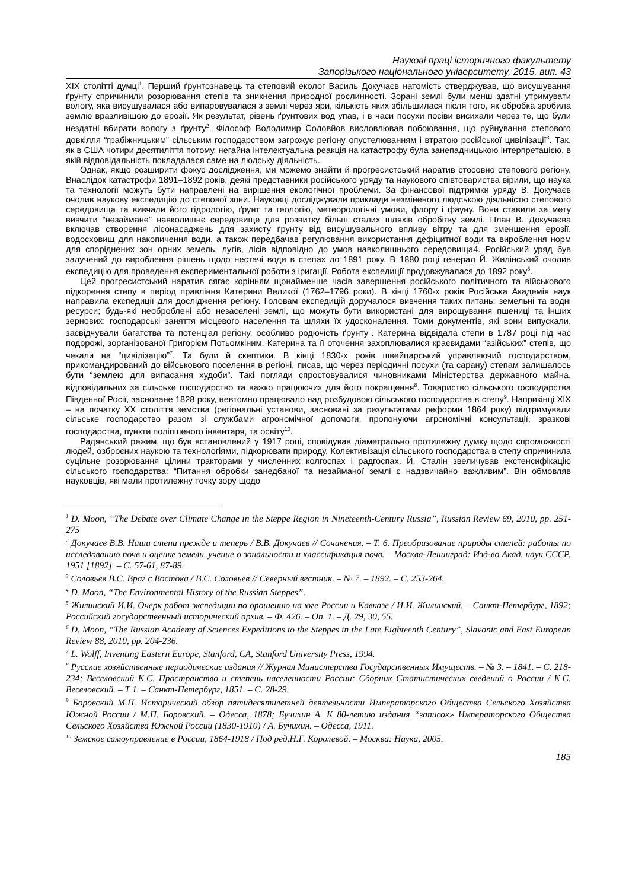Наукові праці історичного факультету
Запорізького національного університету, 2015, вип. 43
XIX столітті думці<sup>1</sup>. Перший ґрунтознавець та степовий еколог Василь Докучаєв натомість стверджував, що висушування ґрунту спричинили розорювання степів та зникнення природної рослинності. Зорані землі були менш здатні утримувати вологу, яка висушувалася або випаровувалася з землі через яри, кількість яких збільшилася після того, як обробка зробила землю вразливішою до ерозії. Як результат, рівень ґрунтових вод упав, і в часи посухи посіви висихали через те, що були нездатні вбирати вологу з ґрунту<sup>2</sup>. Філософ Володимир Соловйов висловлював побоювання, що руйнування степового довкілля “грабіжницьким” сільським господарством загрожує регіону опустелюванням і втратою російської цивілізації<sup>3</sup>. Так, як в США чотири десятиліття потому, негайна інтелектуальна реакція на катастрофу була занепадницькою інтерпретацією, в якій відповідальність покладалася саме на людську діяльність.
Однак, якщо розширити фокус дослідження, ми можемо знайти й прогресистський наратив стосовно степового регіону. Внаслідок катастрофи 1891–1892 років, деякі представники російського уряду та наукового співтовариства вірили, що наука та технології можуть бути направлені на вирішення екологічної проблеми. За фінансової підтримки уряду В. Докучаєв очолив наукову експедицію до степової зони. Науковці досліджували приклади незміненого людською діяльністю степового середовища та вивчали його гідрологію, ґрунт та геологію, метеорологічні умови, флору і фауну. Вони ставили за мету вивчити “незаймане” навколишнє середовище для розвитку більш сталих шляхів обробітку землі. План В. Докучаєва включав створення лісонасаджень для захисту ґрунту від висушувального впливу вітру та для зменшення ерозії, водосховищ для накопичення води, а також передбачав регулювання використання дефіцитної води та вироблення норм для споріднених зон орних земель, лугів, лісів відповідно до умов навколишнього середовища4. Російський уряд був залучений до вироблення рішень щодо нестачі води в степах до 1891 року. В 1880 році генерал Й. Жилінський очолив експедицію для проведення експериментальної роботи з іригації. Робота експедиції продовжувалася до 1892 року<sup>5</sup>.
Цей прогресистський наратив сягає корінням щонайменше часів завершення російського політичного та військового підкорення степу в період правління Катерини Великої (1762–1796 роки). В кінці 1760-х років Російська Академія наук направила експедиції для дослідження регіону. Головам експедицій доручалося вивчення таких питань: земельні та водні ресурси; будь-які необроблені або незаселені землі, що можуть бути використані для вирощування пшениці та інших зернових; господарські заняття місцевого населення та шляхи їх удосконалення. Томи документів, які вони випускали, засвідчували багатства та потенціал регіону, особливо родючість ґрунту<sup>6</sup>. Катерина відвідала степи в 1787 році під час подорожі, зорганізованої Григорієм Потьомкіним. Катерина та її оточення захоплювалися краєвидами “азійських” степів, що чекали на “цивілізацію”<sup>7</sup>. Та були й скептики. В кінці 1830-х років швейцарський управляючий господарством, прикомандирований до військового поселення в регіоні, писав, що через періодичні посухи (та сарану) степам залишалось бути “землею для випасання худоби”. Такі погляди спростовувалися чиновниками Міністерства державного майна, відповідальних за сільське господарство та важко працюючих для його покращення<sup>8</sup>. Товариство сільського господарства Південної Росії, засноване 1828 року, невтомно працювало над розбудовою сільського господарства в степу<sup>9</sup>. Наприкінці XIX – на початку XX століття земства (регіональні установи, засновані за результатами реформи 1864 року) підтримували сільське господарство разом зі службами агрономічної допомоги, пропонуючи агрономічні консультації, зразкові господарства, пункти поліпшеного інвентаря, та освіту<sup>10</sup>.
Радянський режим, що був встановлений у 1917 році, сповідував діаметрально протилежну думку щодо спроможності людей, озброєних наукою та технологіями, підкорювати природу. Колективізація сільського господарства в степу спричинила суцільне розорювання цілини тракторами у численних колгоспах і радгоспах. Й. Сталін звеличував екстенсифікацію сільського господарства: “Питання обробки занедбаної та незайманої землі є надзвичайно важливим”. Він обмовляв науковців, які мали протилежну точку зору щодо
<sup>1</sup> D. Moon, “The Debate over Climate Change in the Steppe Region in Nineteenth-Century Russia”, Russian Review 69, 2010, pp. 251-275
<sup>2</sup> Докучаев В.В. Наши степи прежде и теперь / В.В. Докучаев // Сочинения. – Т. 6. Преобразование природы степей: работы по исследованию почв и оценке земель, учение о зональности и классификация почв. – Москва-Ленинград: Изд-во Акад. наук СССР, 1951 [1892]. – С. 57-61, 87-89.
<sup>3</sup> Соловьев В.С. Враг с Востока / В.С. Соловьев // Северный вестник. – № 7. – 1892. – С. 253-264.
<sup>4</sup> D. Moon, “The Environmental History of the Russian Steppes”.
<sup>5</sup> Жилинский И.И. Очерк работ экспедиции по орошению на юге России и Кавказе / И.И. Жилинский. – Санкт-Петербург, 1892; Российский государственный исторический архив. – Ф. 426. – Оп. 1. – Д. 29, 30, 55.
<sup>6</sup> D. Moon, “The Russian Academy of Sciences Expeditions to the Steppes in the Late Eighteenth Century”, Slavonic and East European Review 88, 2010, pp. 204-236.
<sup>7</sup> L. Wolff, Inventing Eastern Europe, Stanford, CA, Stanford University Press, 1994.
<sup>8</sup> Русские хозяйственные периодические издания // Журнал Министерства Государственных Имуществ. – № 3. – 1841. – С. 218-234; Веселовский К.С. Пространство и степень населенности России: Сборник Статистических сведений о России / К.С. Веселовский. – Т 1. – Санкт-Петербург, 1851. – С. 28-29.
<sup>9</sup> Боровский М.П. Исторический обзор пятидесятилетней деятельности Императорского Общества Сельского Хозяйства Южной России / М.П. Боровский. – Одесса, 1878; Бучихин А. К 80-летию издания “записок» Императорского Общества Сельского Хозяйства Южной России (1830-1910) / А. Бучихин. – Одесса, 1911.
<sup>10</sup> Земское самоуправление в России, 1864-1918 / Под ред.Н.Г. Королевой. – Москва: Наука, 2005.
185